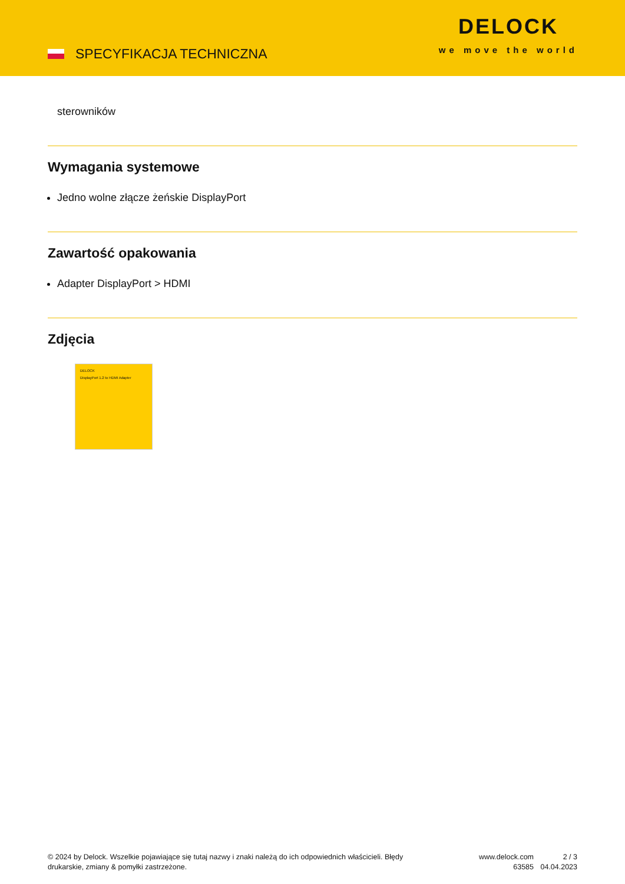SPECYFIKACJA TECHNICZNA
DELOCK
we move the world
sterowników
Wymagania systemowe
Jedno wolne złącze żeńskie DisplayPort
Zawartość opakowania
Adapter DisplayPort > HDMI
Zdjęcia
DELOCK
DisplayPort 1.2 to HDMI Adapter
© 2024 by Delock. Wszelkie pojawiające się tutaj nazwy i znaki należą do ich odpowiednich właścicieli. Błędy drukarskie, zmiany & pomyłki zastrzeżone.
www.delock.com
63585
2 / 3
04.04.2023